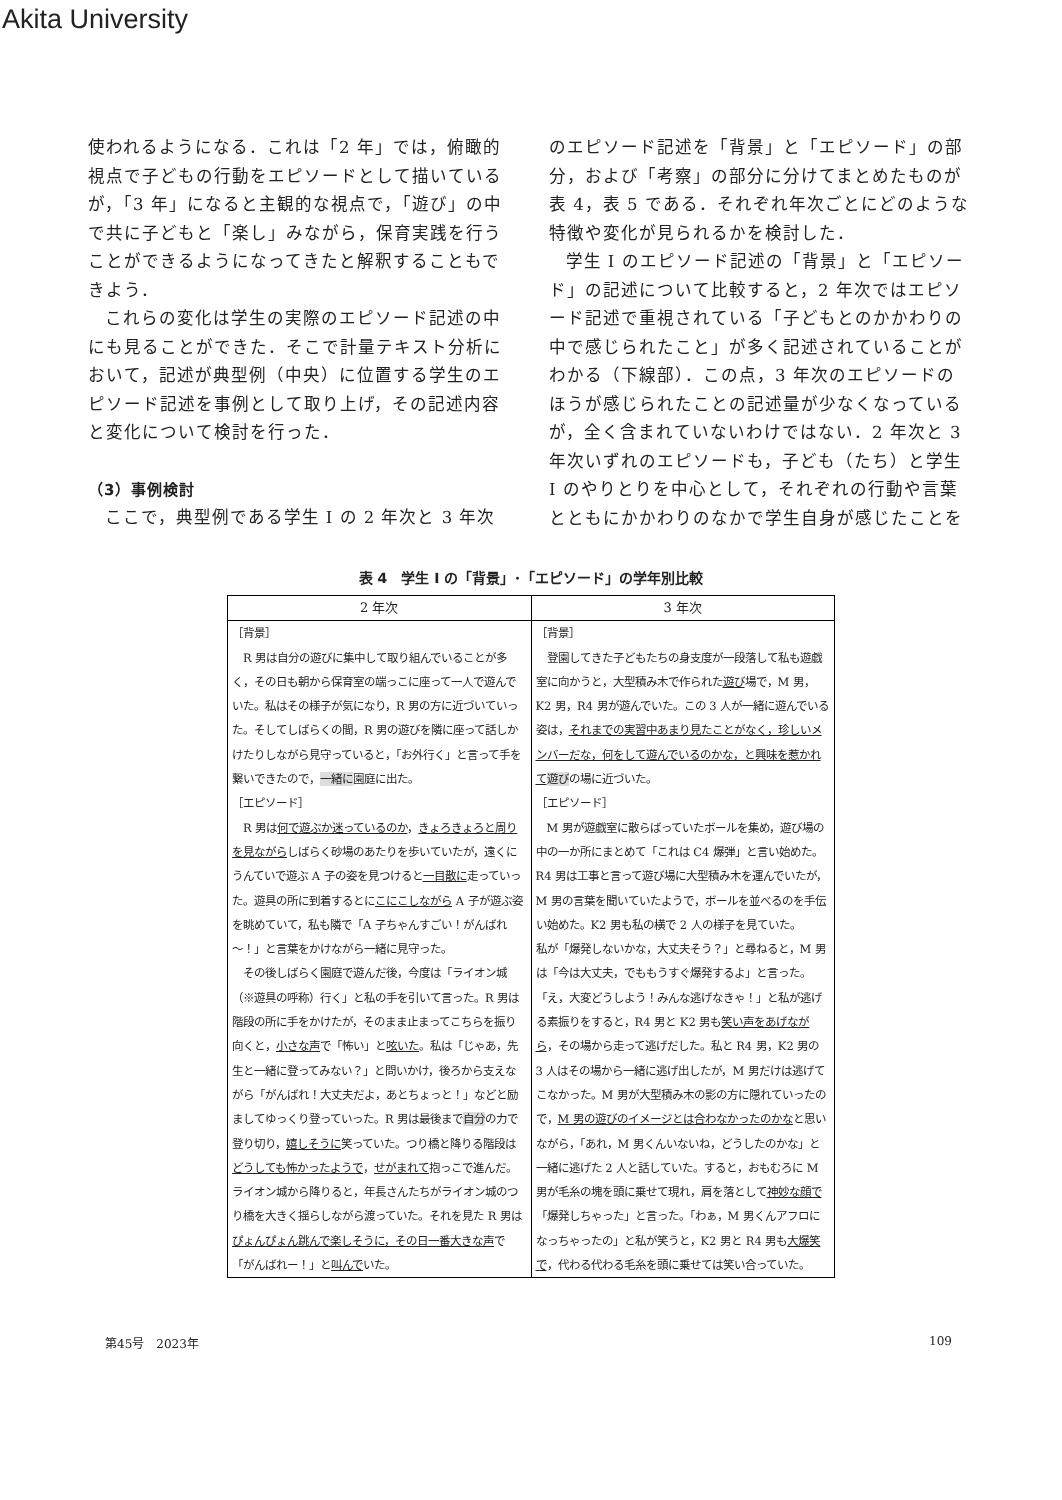Akita University
使われるようになる．これは「2 年」では，俯瞰的視点で子どもの行動をエピソードとして描いているが，「3 年」になると主観的な視点で，「遊び」の中で共に子どもと「楽し」みながら，保育実践を行うことができるようになってきたと解釈することもできよう．
これらの変化は学生の実際のエピソード記述の中にも見ることができた．そこで計量テキスト分析において，記述が典型例（中央）に位置する学生のエピソード記述を事例として取り上げ，その記述内容と変化について検討を行った．
（3）事例検討
ここで，典型例である学生 I の 2 年次と 3 年次
のエピソード記述を「背景」と「エピソード」の部分，および「考察」の部分に分けてまとめたものが表 4，表 5 である．それぞれ年次ごとにどのような特徴や変化が見られるかを検討した．
学生 I のエピソード記述の「背景」と「エピソード」の記述について比較すると，2 年次ではエピソード記述で重視されている「子どもとのかかわりの中で感じられたこと」が多く記述されていることがわかる（下線部）．この点，3 年次のエピソードのほうが感じられたことの記述量が少なくなっているが，全く含まれていないわけではない．2 年次と 3 年次いずれのエピソードも，子ども（たち）と学生 I のやりとりを中心として，それぞれの行動や言葉とともにかかわりのなかで学生自身が感じたことを
表 4　学生 I の「背景」･「エピソード」の学年別比較
| 2 年次 | 3 年次 |
| --- | --- |
| ［背景］ R 男は自分の遊びに集中して取り組んでいることが多く，その日も朝から保育室の端っこに座って一人で遊んでいた。私はその様子が気になり，R 男の方に近づいていった。そしてしばらくの間，R 男の遊びを隣に座って話しかけたりしながら見守っていると，「お外行く」と言って手を繋いできたので， 一緒に 園庭に出た。 ［エピソード］ R 男は 何で遊ぶか迷っているのか ， きょろきょろと周りを見ながら しばらく砂場のあたりを歩いていたが，遠くにうんていで遊ぶ A 子の姿を見つけると 一目散に 走っていった。遊具の所に到着するとに こにこしながら A 子が遊ぶ姿を眺めていて，私も隣で「A 子ちゃんすごい！がんばれ～！」と言葉をかけながら一緒に見守った。 その後しばらく園庭で遊んだ後，今度は「ライオン城（※遊具の呼称）行く」と私の手を引いて言った。R 男は階段の所に手をかけたが，そのまま止まってこちらを振り向くと， 小さな声 で「怖い」と 呟いた 。私は「じゃあ，先生と一緒に登ってみない？」と問いかけ，後ろから支えながら「がんばれ！大丈夫だよ，あとちょっと！」などと励ましてゆっくり登っていった。R 男は最後まで 自分 の力で登り切り， 嬉しそうに 笑っていた。つり橋と降りる階段は どうしても怖かったようで ， せがまれて 抱っこで進んだ。ライオン城から降りると，年長さんたちがライオン城のつり橋を大きく揺らしながら渡っていた。それを見た R 男は ぴょんぴょん跳んで楽しそうに，その日一番大きな声 で「がんばれー！」と 叫んで いた。 | ［背景］ 登園してきた子どもたちの身支度が一段落して私も遊戯室に向かうと，大型積み木で作られた 遊び 場で，M 男，K2 男，R4 男が遊んでいた。この 3 人が一緒に遊んでいる姿は， それまでの実習中あまり見たことがなく，珍しいメンバーだな，何をして遊んでいるのかな，と興味を惹かれて 遊び の場に近づいた。 ［エピソード］ M 男が遊戯室に散らばっていたボールを集め，遊び場の中の一か所にまとめて「これは C4 爆弾」と言い始めた。R4 男は工事と言って遊び場に大型積み木を運んでいたが，M 男の言葉を聞いていたようで，ボールを並べるのを手伝い始めた。K2 男も私の横で 2 人の様子を見ていた。 私が「爆発しないかな，大丈夫そう？」と尋ねると，M 男は「今は大丈夫，でももうすぐ爆発するよ」と言った。「え，大変どうしよう！みんな逃げなきゃ！」と私が逃げる素振りをすると，R4 男と K2 男も 笑い声をあげながら ，その場から走って逃げだした。私と R4 男，K2 男の 3 人はその場から一緒に逃げ出したが，M 男だけは逃げてこなかった。M 男が大型積み木の影の方に隠れていったので， M 男の遊びのイメージとは合わなかったのかな と思いながら，「あれ，M 男くんいないね，どうしたのかな」と一緒に逃げた 2 人と話していた。すると，おもむろに M 男が毛糸の塊を頭に乗せて現れ，肩を落として 神妙な顔で 「爆発しちゃった」と言った。「わぁ，M 男くんアフロになっちゃったの」と私が笑うと，K2 男と R4 男も 大爆笑で ，代わる代わる毛糸を頭に乗せては笑い合っていた。 |
第45号　2023年 109